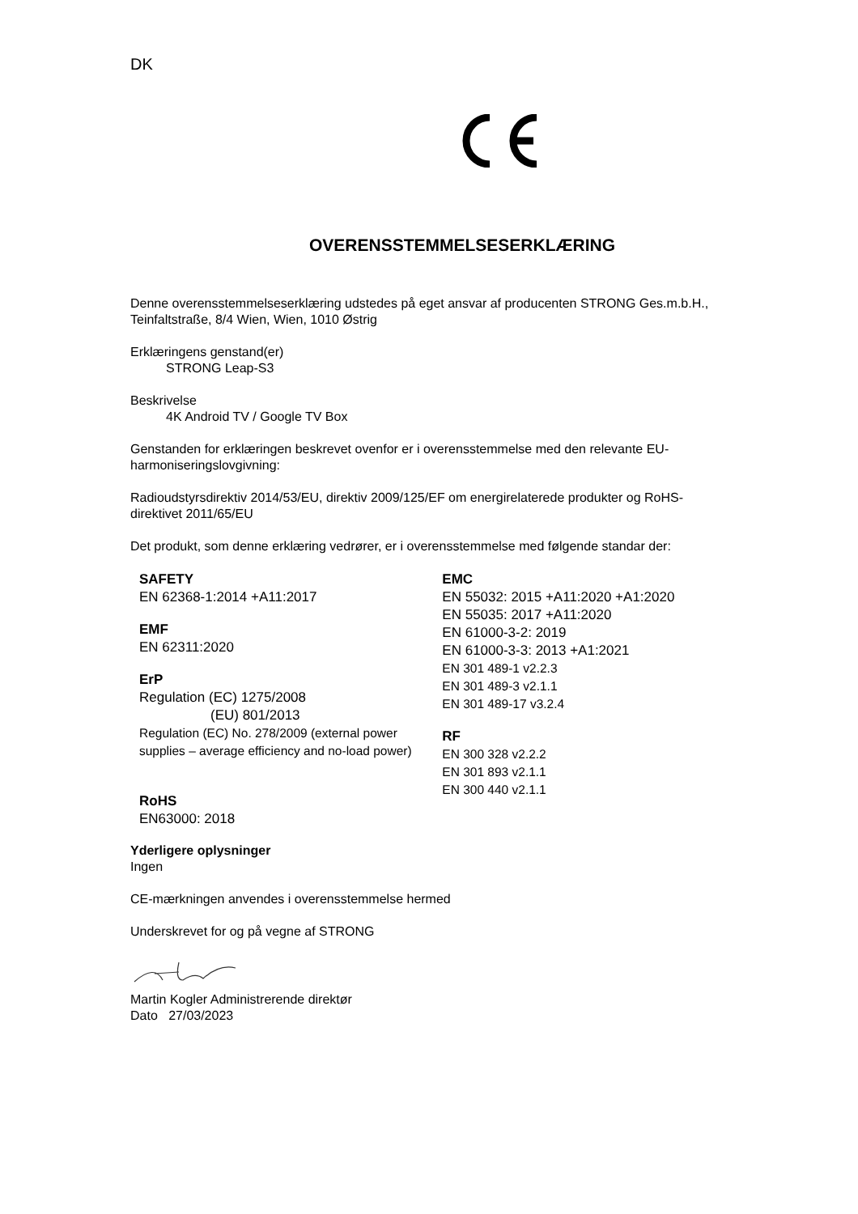DK
OVERENSSTEMMELSESERKLÆRING
Denne overensstemmelseserklæring udstedes på eget ansvar af producenten STRONG Ges.m.b.H., Teinfaltstraße, 8/4 Wien, Wien, 1010 Østrig
Erklæringens genstand(er)
STRONG Leap-S3
Beskrivelse
4K Android TV / Google TV Box
Genstanden for erklæringen beskrevet ovenfor er i overensstemmelse med den relevante EU-harmoniseringslovgivning:
Radioudstyrsdirektiv 2014/53/EU, direktiv 2009/125/EF om energirelaterede produkter og RoHS-direktivet 2011/65/EU
Det produkt, som denne erklæring vedrører, er i overensstemmelse med følgende standar der:
SAFETY
EN 62368-1:2014 +A11:2017
EMF
EN 62311:2020
ErP
Regulation (EC) 1275/2008
(EU) 801/2013
Regulation (EC) No. 278/2009 (external power supplies – average efficiency and no-load power)
RoHS
EN63000: 2018
EMC
EN 55032: 2015 +A11:2020 +A1:2020
EN 55035: 2017 +A11:2020
EN 61000-3-2: 2019
EN 61000-3-3: 2013 +A1:2021
EN 301 489-1 v2.2.3
EN 301 489-3 v2.1.1
EN 301 489-17 v3.2.4
RF
EN 300 328 v2.2.2
EN 301 893 v2.1.1
EN 300 440 v2.1.1
Yderligere oplysninger
Ingen
CE-mærkningen anvendes i overensstemmelse hermed
Underskrevet for og på vegne af STRONG
Martin Kogler Administrerende direktør
Dato 27/03/2023